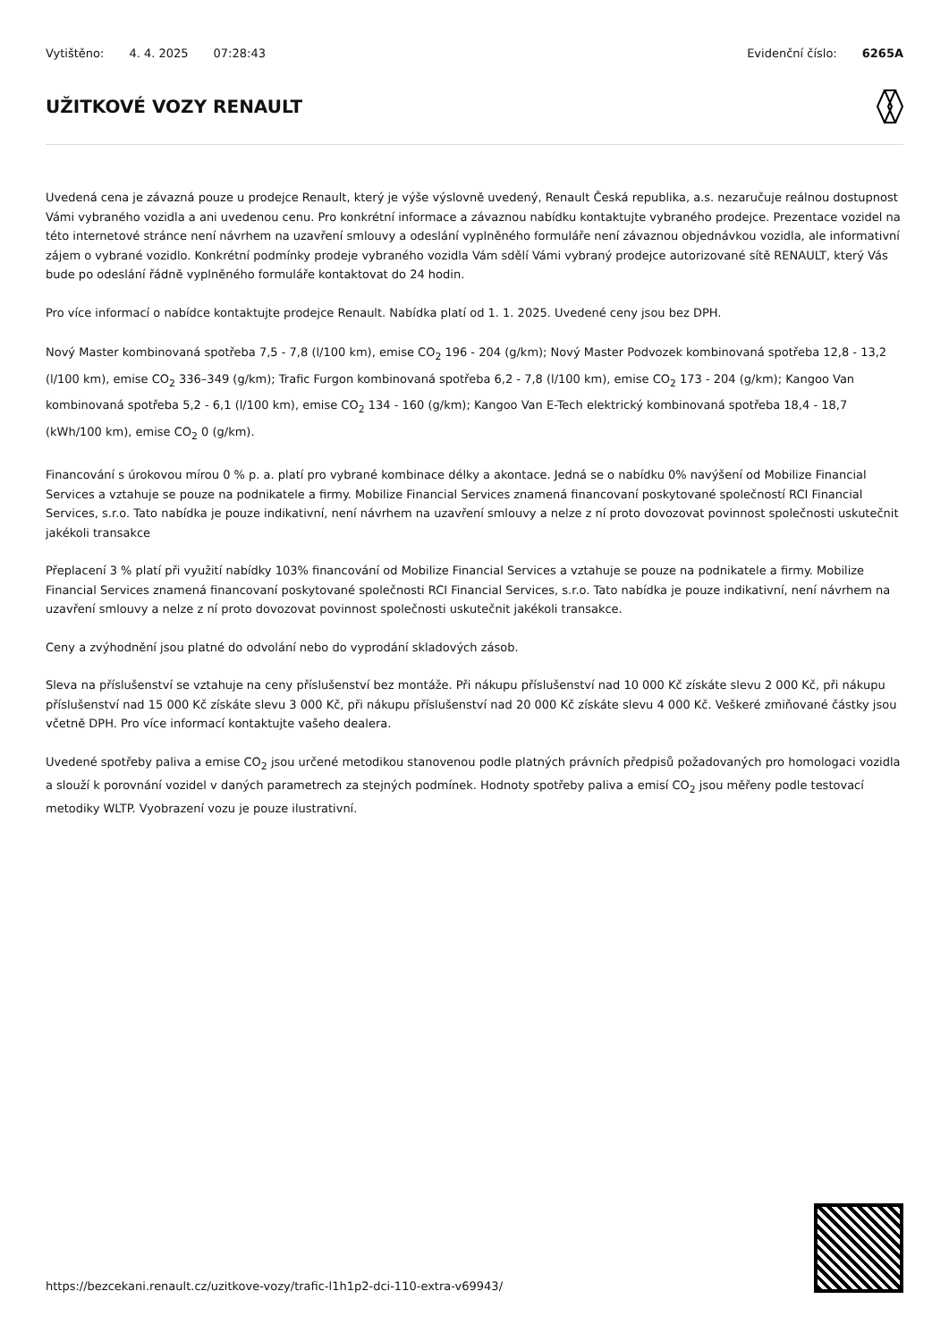Vytištěno: 4. 4. 2025 07:28:43 Evidenční číslo: 6265A
UŽITKOVÉ VOZY RENAULT
Uvedená cena je závazná pouze u prodejce Renault, který je výše výslovně uvedený, Renault Česká republika, a.s. nezaručuje reálnou dostupnost Vámi vybraného vozidla a ani uvedenou cenu. Pro konkrétní informace a závaznou nabídku kontaktujte vybraného prodejce. Prezentace vozidel na této internetové stránce není návrhem na uzavření smlouvy a odeslání vyplněného formuláře není závaznou objednávkou vozidla, ale informativní zájem o vybrané vozidlo. Konkrétní podmínky prodeje vybraného vozidla Vám sdělí Vámi vybraný prodejce autorizované sítě RENAULT, který Vás bude po odeslání řádně vyplněného formuláře kontaktovat do 24 hodin.
Pro více informací o nabídce kontaktujte prodejce Renault. Nabídka platí od 1. 1. 2025. Uvedené ceny jsou bez DPH.
Nový Master kombinovaná spotřeba 7,5 - 7,8 (l/100 km), emise CO<sub>2</sub> 196 - 204 (g/km); Nový Master Podvozek kombinovaná spotřeba 12,8 - 13,2 (l/100 km), emise CO<sub>2</sub> 336–349 (g/km); Trafic Furgon kombinovaná spotřeba 6,2 - 7,8 (l/100 km), emise CO<sub>2</sub> 173 - 204 (g/km); Kangoo Van kombinovaná spotřeba 5,2 - 6,1 (l/100 km), emise CO<sub>2</sub> 134 - 160 (g/km); Kangoo Van E-Tech elektrický kombinovaná spotřeba 18,4 - 18,7 (kWh/100 km), emise CO<sub>2</sub> 0 (g/km).
Financování s úrokovou mírou 0 % p. a. platí pro vybrané kombinace délky a akontace. Jedná se o nabídku 0% navýšení od Mobilize Financial Services a vztahuje se pouze na podnikatele a firmy. Mobilize Financial Services znamená financovaní poskytované společností RCI Financial Services, s.r.o. Tato nabídka je pouze indikativní, není návrhem na uzavření smlouvy a nelze z ní proto dovozovat povinnost společnosti uskutečnit jakékoli transakce
Přeplacení 3 % platí při využití nabídky 103% financování od Mobilize Financial Services a vztahuje se pouze na podnikatele a firmy. Mobilize Financial Services znamená financovaní poskytované společnosti RCI Financial Services, s.r.o. Tato nabídka je pouze indikativní, není návrhem na uzavření smlouvy a nelze z ní proto dovozovat povinnost společnosti uskutečnit jakékoli transakce.
Ceny a zvýhodnění jsou platné do odvolání nebo do vyprodání skladových zásob.
Sleva na příslušenství se vztahuje na ceny příslušenství bez montáže. Při nákupu příslušenství nad 10 000 Kč získáte slevu 2 000 Kč, při nákupu příslušenství nad 15 000 Kč získáte slevu 3 000 Kč, při nákupu příslušenství nad 20 000 Kč získáte slevu 4 000 Kč. Veškeré zmiňované částky jsou včetně DPH. Pro více informací kontaktujte vašeho dealera.
Uvedené spotřeby paliva a emise CO<sub>2</sub> jsou určené metodikou stanovenou podle platných právních předpisů požadovaných pro homologaci vozidla a slouží k porovnání vozidel v daných parametrech za stejných podmínek. Hodnoty spotřeby paliva a emisí CO<sub>2</sub> jsou měřeny podle testovací metodiky WLTP. Vyobrazení vozu je pouze ilustrativní.
https://bezcekani.renault.cz/uzitkove-vozy/trafic-l1h1p2-dci-110-extra-v69943/